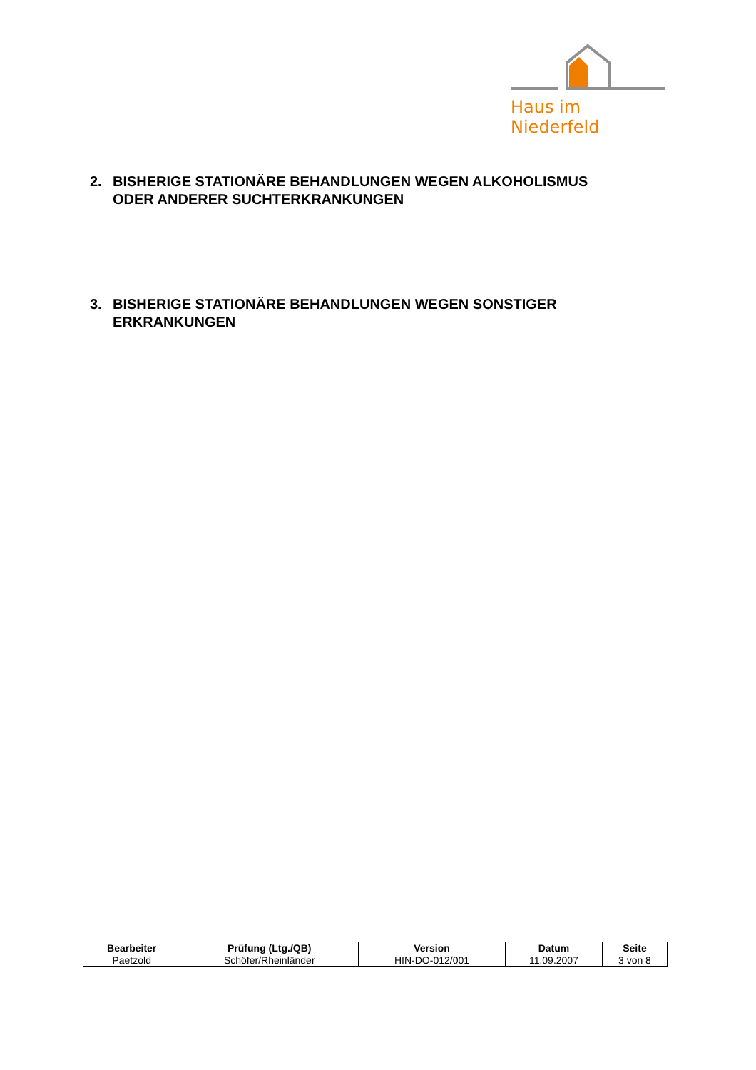Haus im Niederfeld
2. BISHERIGE STATIONÄRE BEHANDLUNGEN WEGEN ALKOHOLISMUS
ODER ANDERER SUCHTERKRANKUNGEN
3. BISHERIGE STATIONÄRE BEHANDLUNGEN WEGEN SONSTIGER
ERKRANKUNGEN
| Bearbeiter | Prüfung (Ltg./QB) | Version | Datum | Seite |
| --- | --- | --- | --- | --- |
| Paetzold | Schöfer/Rheinländer | HIN-DO-012/001 | 11.09.2007 | 3 von 8 |